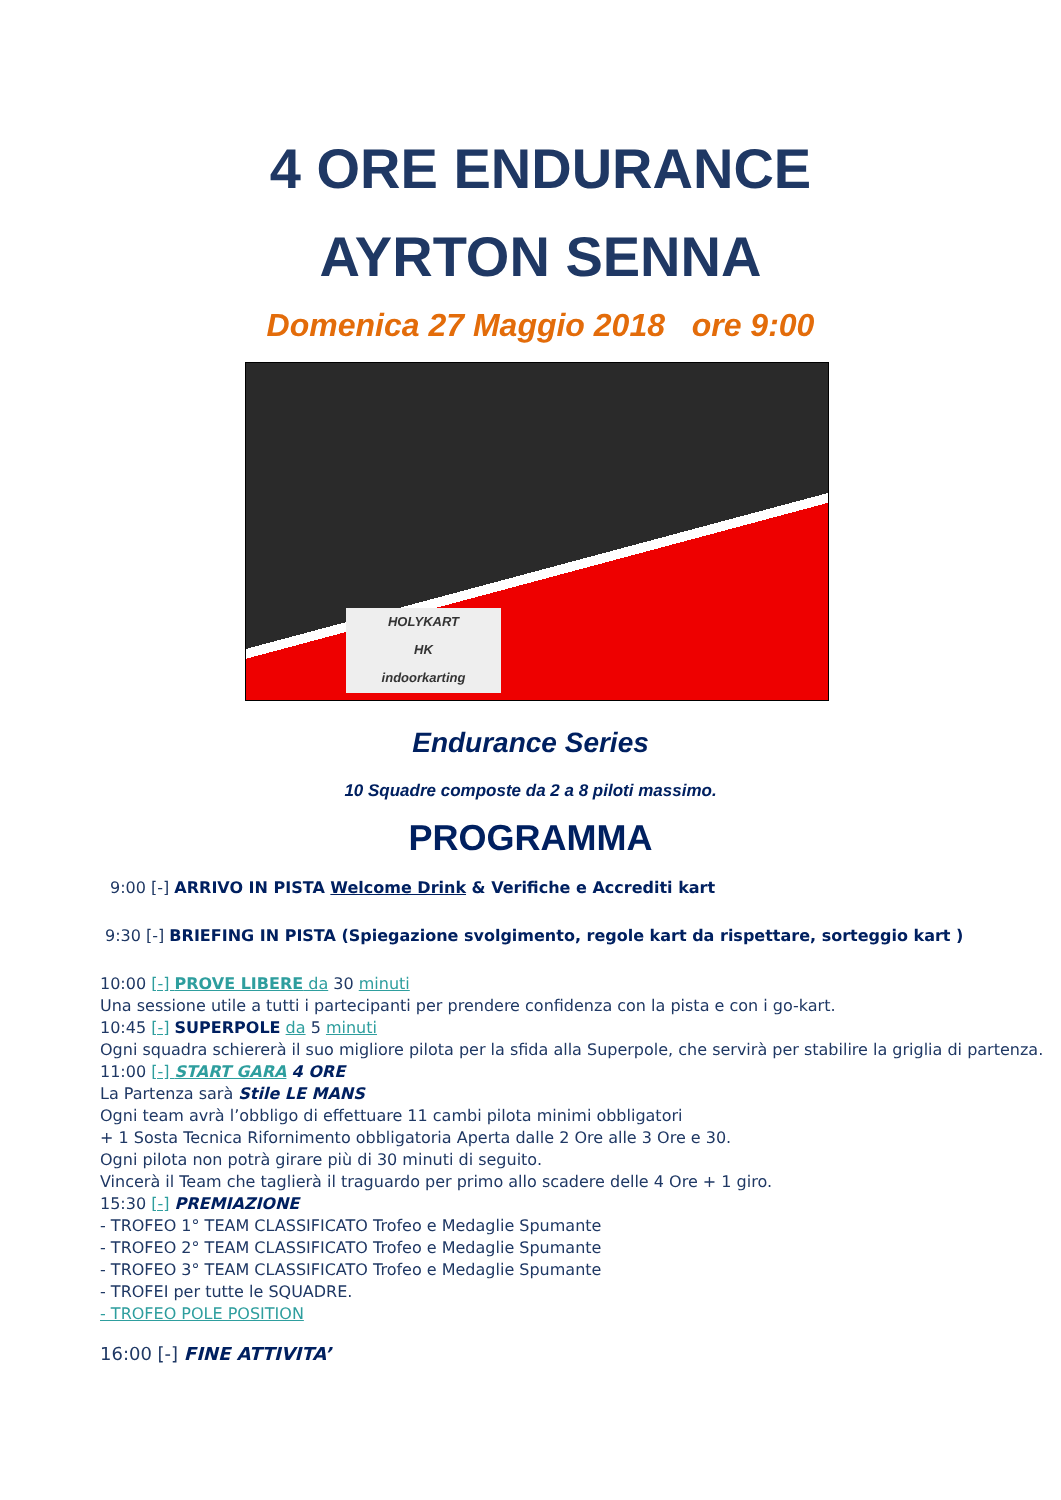4 ORE ENDURANCE
AYRTON SENNA
Domenica 27 Maggio 2018 ore 9:00
HOLYKART
HK
indoorkarting
Endurance Series
10 Squadre composte da 2 a 8 piloti massimo.
PROGRAMMA
9:00 [-] ARRIVO IN PISTA Welcome Drink & Verifiche e Accrediti kart
9:30 [-] BRIEFING IN PISTA (Spiegazione svolgimento, regole kart da rispettare, sorteggio kart )
10:00 [-] PROVE LIBERE da 30 minuti
Una sessione utile a tutti i partecipanti per prendere confidenza con la pista e con i go-kart.
10:45 [-] SUPERPOLE da 5 minuti
Ogni squadra schiererà il suo migliore pilota per la sfida alla Superpole, che servirà per stabilire la griglia di partenza.
11:00 [-] START GARA 4 ORE
La Partenza sarà Stile LE MANS
Ogni team avrà l’obbligo di effettuare 11 cambi pilota minimi obbligatori
+ 1 Sosta Tecnica Rifornimento obbligatoria Aperta dalle 2 Ore alle 3 Ore e 30.
Ogni pilota non potrà girare più di 30 minuti di seguito.
Vincerà il Team che taglierà il traguardo per primo allo scadere delle 4 Ore + 1 giro.
15:30 [-] PREMIAZIONE
- TROFEO 1° TEAM CLASSIFICATO Trofeo e Medaglie Spumante
- TROFEO 2° TEAM CLASSIFICATO Trofeo e Medaglie Spumante
- TROFEO 3° TEAM CLASSIFICATO Trofeo e Medaglie Spumante
- TROFEI per tutte le SQUADRE.
- TROFEO POLE POSITION
16:00 [-] FINE ATTIVITA’